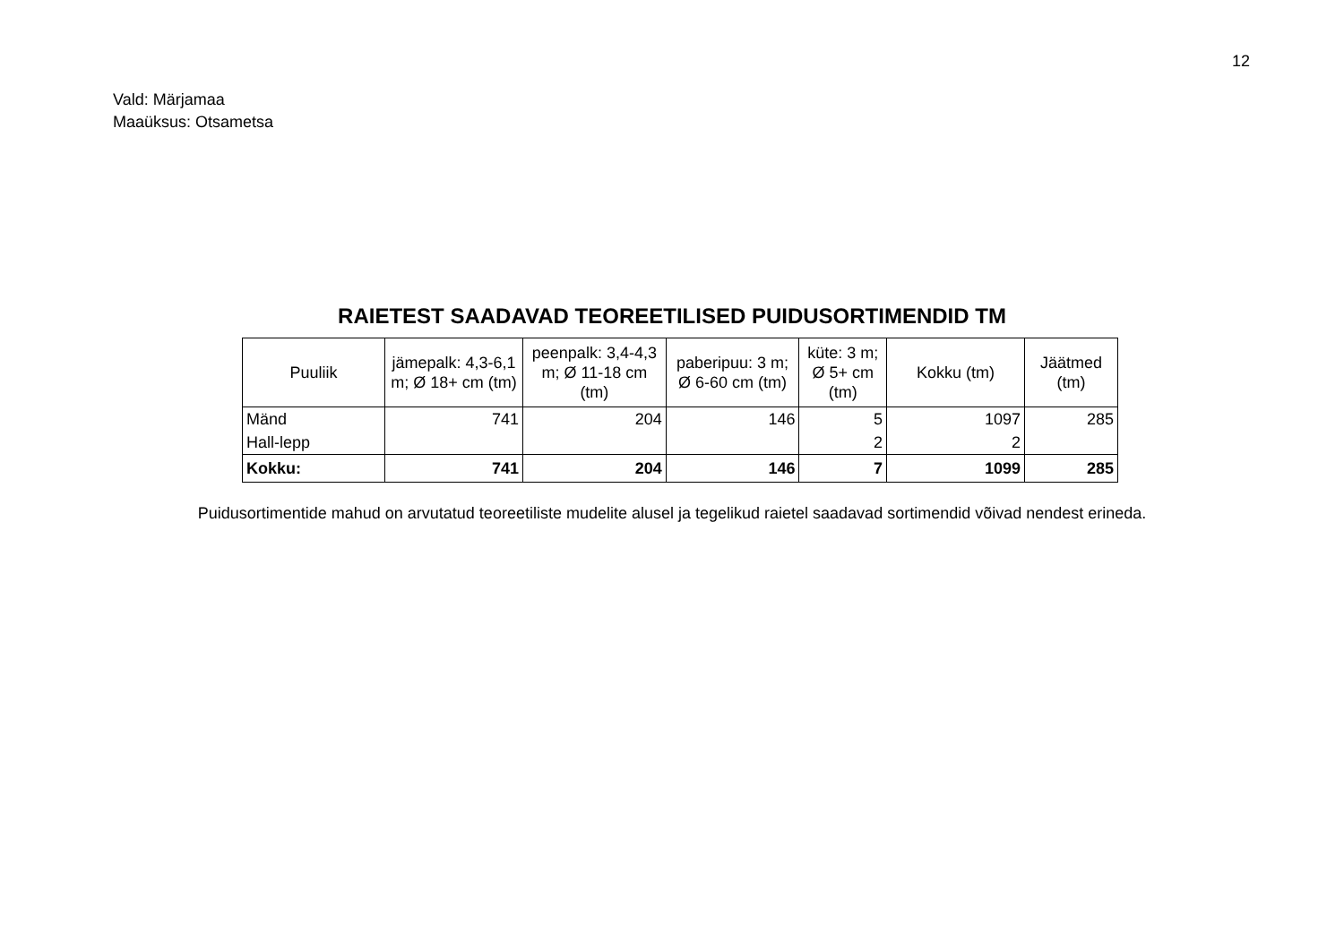12
Vald: Märjamaa
Maaüksus: Otsametsa
RAIETEST SAADAVAD TEOREETILISED PUIDUSORTIMENDID TM
| Puuliik | jämepalk: 4,3-6,1 m; Ø 18+ cm (tm) | peenpalk: 3,4-4,3 m; Ø 11-18 cm (tm) | paberipuu: 3 m; Ø 6-60 cm (tm) | küte: 3 m; Ø 5+ cm (tm) | Kokku (tm) | Jäätmed (tm) |
| --- | --- | --- | --- | --- | --- | --- |
| Mänd | 741 | 204 | 146 | 5 | 1097 | 285 |
| Hall-lepp | | | | 2 | 2 | |
| Kokku: | 741 | 204 | 146 | 7 | 1099 | 285 |
Puidusortimentide mahud on arvutatud teoreetiliste mudelite alusel ja tegelikud raietel saadavad sortimendid võivad nendest erineda.